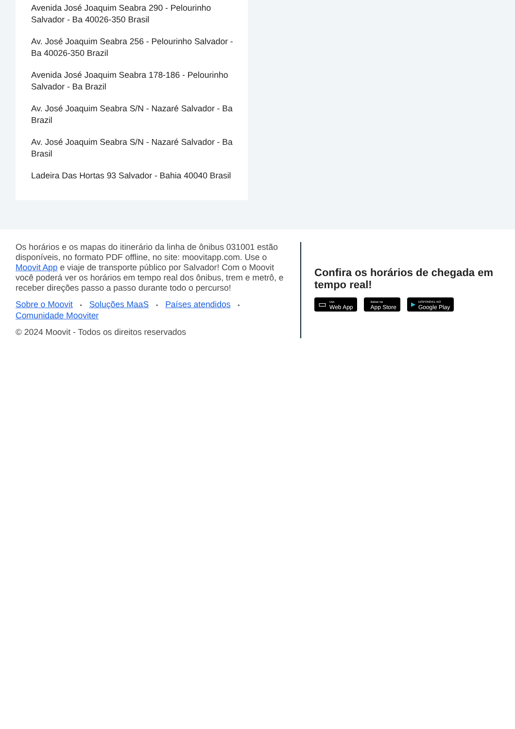Avenida José Joaquim Seabra 290 - Pelourinho Salvador - Ba 40026-350 Brasil
Av. José Joaquim Seabra 256 - Pelourinho Salvador - Ba 40026-350 Brazil
Avenida José Joaquim Seabra 178-186 - Pelourinho Salvador - Ba Brazil
Av. José Joaquim Seabra S/N - Nazaré Salvador - Ba Brazil
Av. José Joaquim Seabra S/N - Nazaré Salvador - Ba Brasil
Ladeira Das Hortas 93 Salvador - Bahia 40040 Brasil
Os horários e os mapas do itinerário da linha de ônibus 031001 estão disponíveis, no formato PDF offline, no site: moovitapp.com. Use o Moovit App e viaje de transporte público por Salvador! Com o Moovit você poderá ver os horários em tempo real dos ônibus, trem e metrô, e receber direções passo a passo durante todo o percurso!
Sobre o Moovit • Soluções MaaS • Países atendidos • Comunidade Mooviter
© 2024 Moovit - Todos os direitos reservados
Confira os horários de chegada em tempo real!
▭
Use
Web App
Baixar na
App Store
▶
DISPONÍVEL NO
Google Play